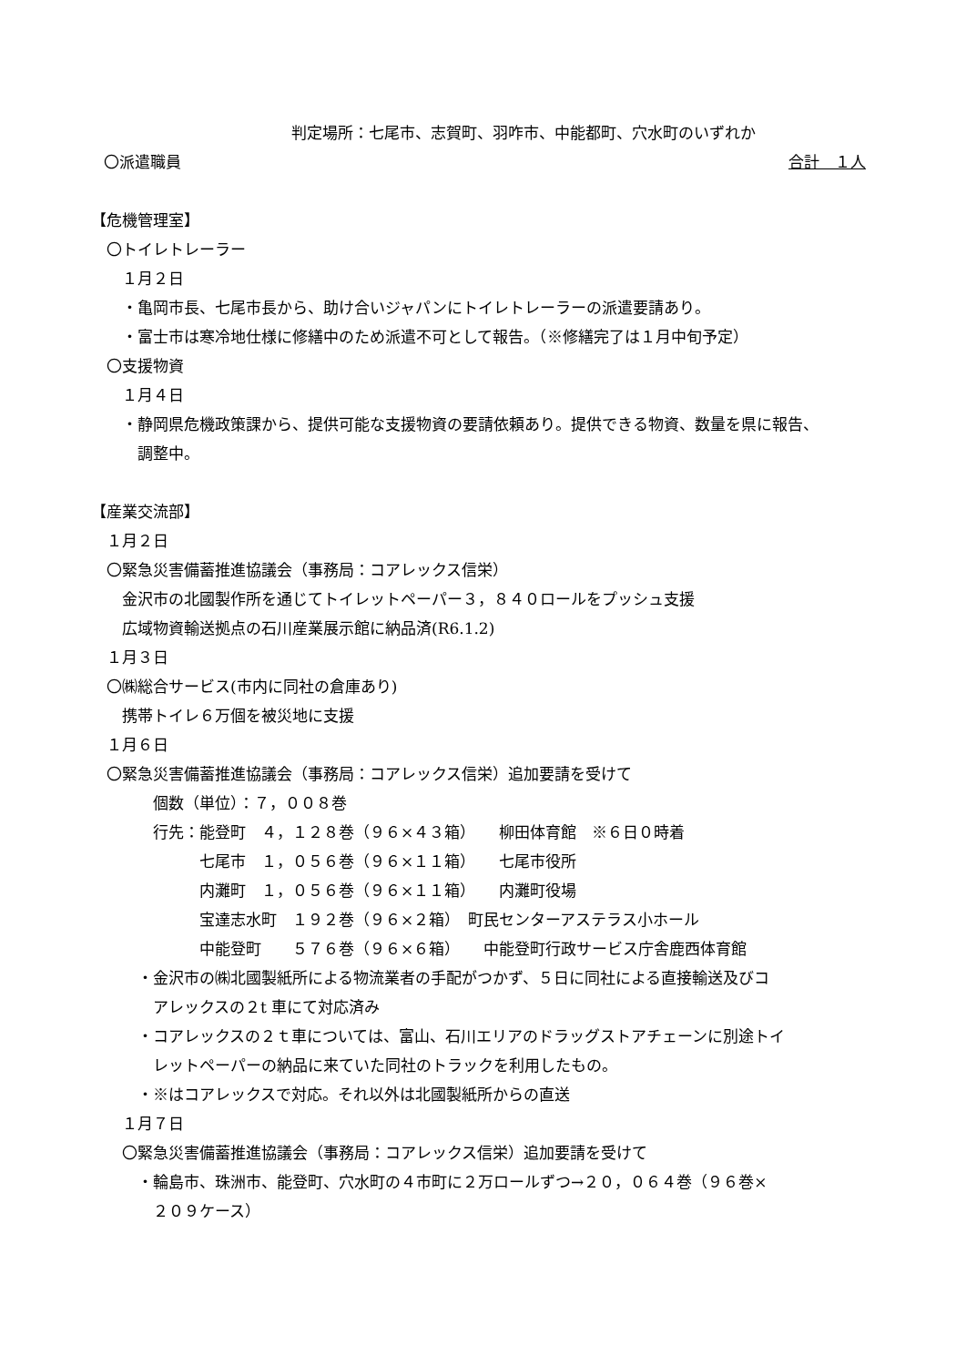判定場所：七尾市、志賀町、羽咋市、中能都町、穴水町のいずれか
〇派遣職員 合計　１人
【危機管理室】
　〇トイレトレーラー
　　１月２日
　　・亀岡市長、七尾市長から、助け合いジャパンにトイレトレーラーの派遣要請あり。
　　・富士市は寒冷地仕様に修繕中のため派遣不可として報告。（※修繕完了は１月中旬予定）
　〇支援物資
　　１月４日
　　・静岡県危機政策課から、提供可能な支援物資の要請依頼あり。提供できる物資、数量を県に報告、
　　　調整中。
【産業交流部】
　１月２日
　〇緊急災害備蓄推進協議会（事務局：コアレックス信栄）
　　金沢市の北國製作所を通じてトイレットペーパー３，８４０ロールをプッシュ支援
　　広域物資輸送拠点の石川産業展示館に納品済(R6.1.2)
　１月３日
　〇㈱総合サービス(市内に同社の倉庫あり)
　　携帯トイレ６万個を被災地に支援
　１月６日
　〇緊急災害備蓄推進協議会（事務局：コアレックス信栄）追加要請を受けて
　　　　個数（単位）：７，００８巻
　　　　行先：能登町　４，１２８巻（９６×４３箱）　　柳田体育館　※６日０時着
　　　　　　　七尾市　１，０５６巻（９６×１１箱）　　七尾市役所
　　　　　　　内灘町　１，０５６巻（９６×１１箱）　　内灘町役場
　　　　　　　宝達志水町　１９２巻（９６×２箱）　町民センターアステラス小ホール
　　　　　　　中能登町　　５７６巻（９６×６箱）　　中能登町行政サービス庁舎鹿西体育館
　　　・金沢市の㈱北國製紙所による物流業者の手配がつかず、５日に同社による直接輸送及びコ
　　　　アレックスの２t 車にて対応済み
　　　・コアレックスの２ｔ車については、富山、石川エリアのドラッグストアチェーンに別途トイ
　　　　レットペーパーの納品に来ていた同社のトラックを利用したもの。
　　　・※はコアレックスで対応。それ以外は北國製紙所からの直送
　　１月７日
　　〇緊急災害備蓄推進協議会（事務局：コアレックス信栄）追加要請を受けて
　　　・輪島市、珠洲市、能登町、穴水町の４市町に２万ロールずつ→２０，０６４巻（９６巻×
　　　　２０９ケース）